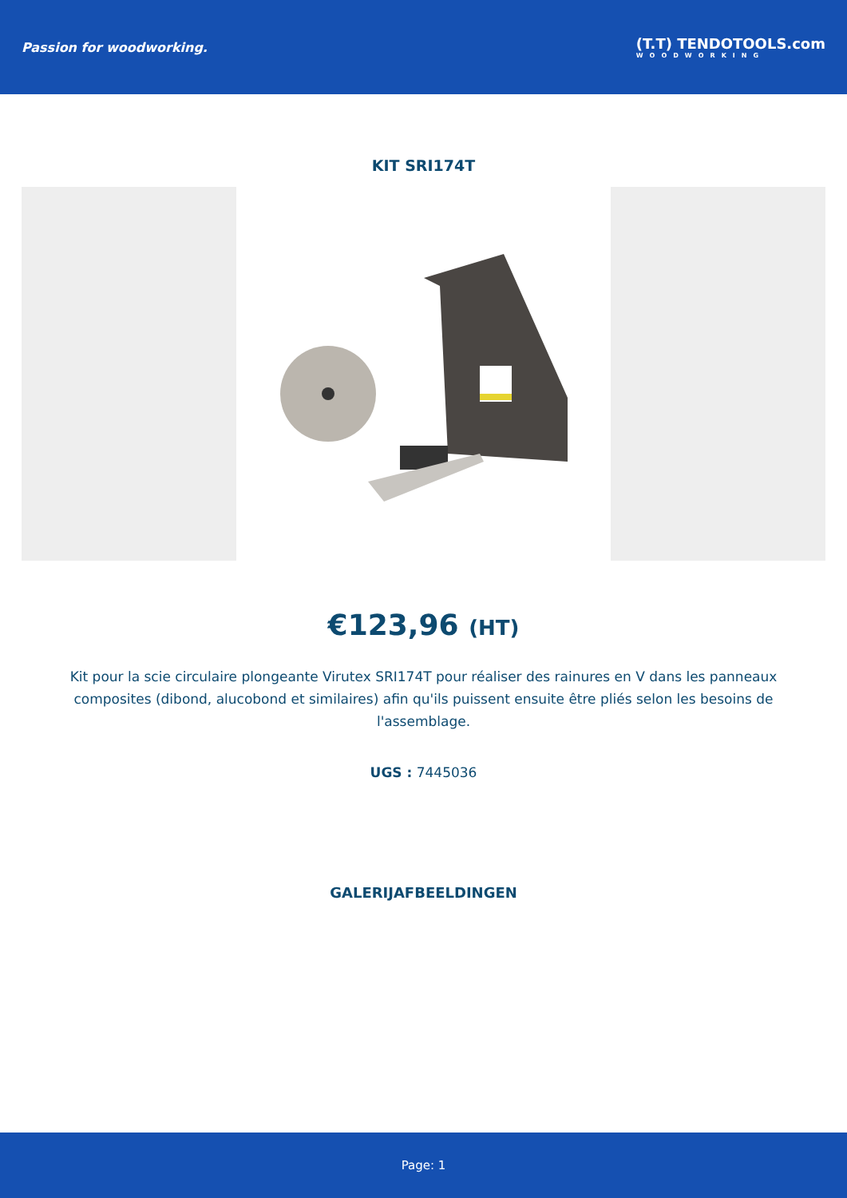Passion for woodworking.
(T.T) TENDOTOOLS.com
WOODWORKING
KIT SRI174T
€123,96 (HT)
Kit pour la scie circulaire plongeante Virutex SRI174T pour réaliser des rainures en V dans les panneaux composites (dibond, alucobond et similaires) afin qu'ils puissent ensuite être pliés selon les besoins de l'assemblage.
UGS : 7445036
GALERIJAFBEELDINGEN
Page: 1